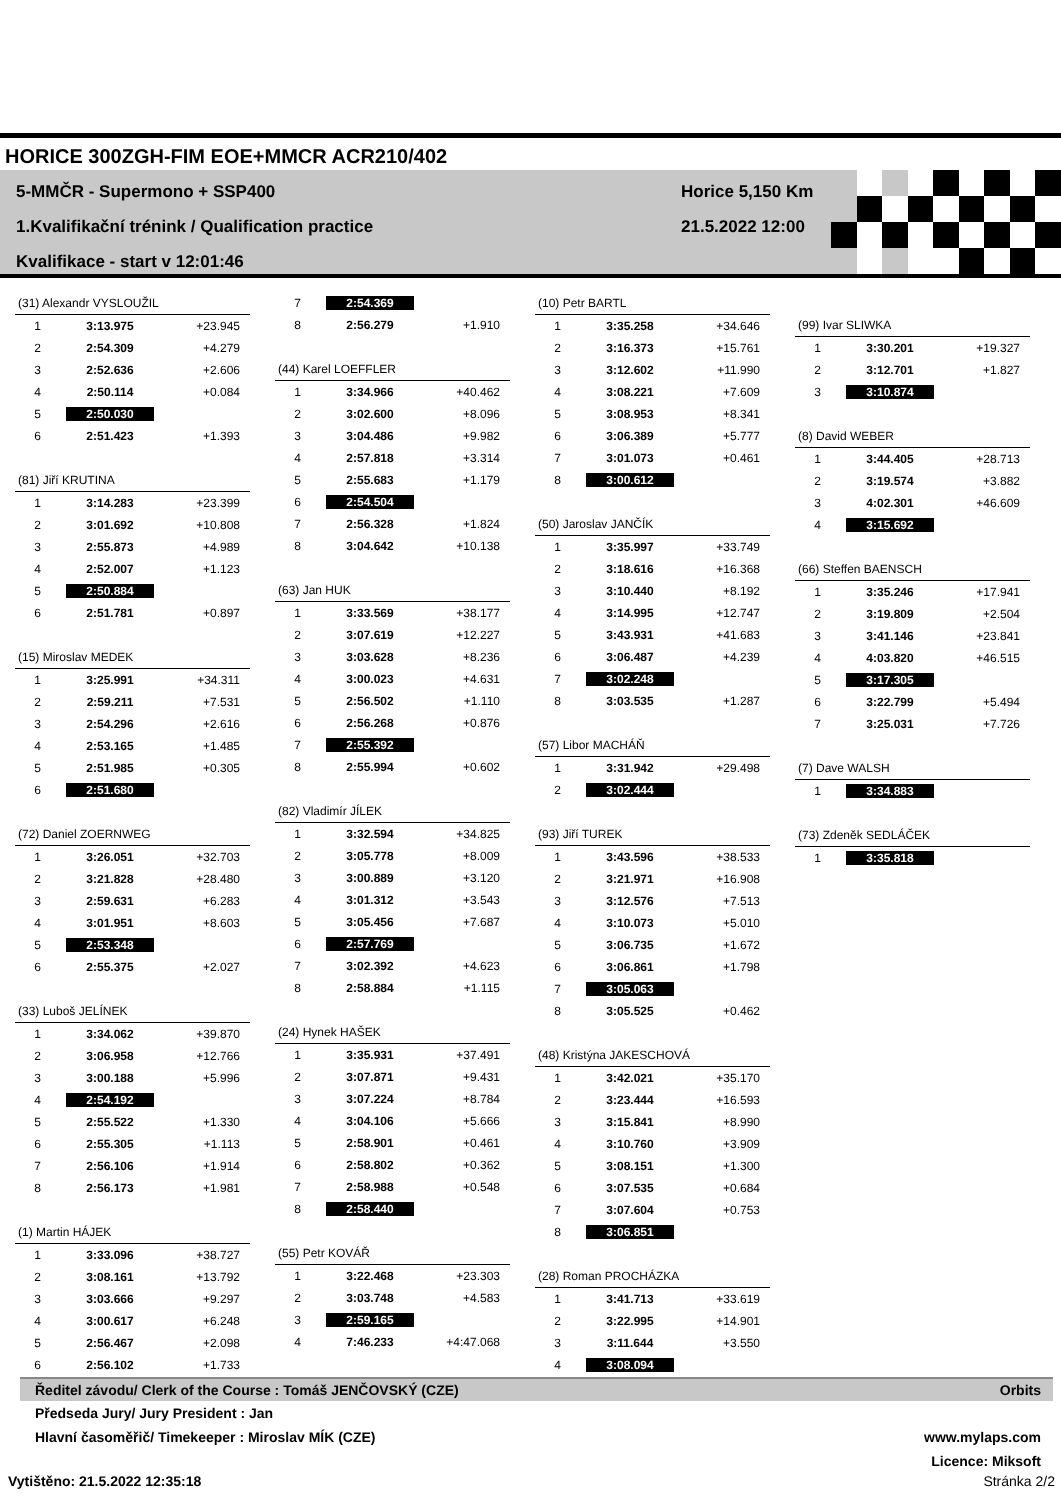HORICE 300ZGH-FIM EOE+MMCR ACR210/402
5-MMČR - Supermono + SSP400
1.Kvalifikační trénink / Qualification practice
Kvalifikace - start v 12:01:46
Horice 5,150 Km
21.5.2022 12:00
| (31) Alexandr VYSLOUŽIL | | |
| --- | --- | --- |
| 1 | 3:13.975 | +23.945 |
| 2 | 2:54.309 | +4.279 |
| 3 | 2:52.636 | +2.606 |
| 4 | 2:50.114 | +0.084 |
| 5 | 2:50.030 | |
| 6 | 2:51.423 | +1.393 |
| (81) Jiří KRUTINA | | |
| --- | --- | --- |
| 1 | 3:14.283 | +23.399 |
| 2 | 3:01.692 | +10.808 |
| 3 | 2:55.873 | +4.989 |
| 4 | 2:52.007 | +1.123 |
| 5 | 2:50.884 | |
| 6 | 2:51.781 | +0.897 |
| (15) Miroslav MEDEK | | |
| --- | --- | --- |
| 1 | 3:25.991 | +34.311 |
| 2 | 2:59.211 | +7.531 |
| 3 | 2:54.296 | +2.616 |
| 4 | 2:53.165 | +1.485 |
| 5 | 2:51.985 | +0.305 |
| 6 | 2:51.680 | |
| (72) Daniel ZOERNWEG | | |
| --- | --- | --- |
| 1 | 3:26.051 | +32.703 |
| 2 | 3:21.828 | +28.480 |
| 3 | 2:59.631 | +6.283 |
| 4 | 3:01.951 | +8.603 |
| 5 | 2:53.348 | |
| 6 | 2:55.375 | +2.027 |
| (33) Luboš JELÍNEK | | |
| --- | --- | --- |
| 1 | 3:34.062 | +39.870 |
| 2 | 3:06.958 | +12.766 |
| 3 | 3:00.188 | +5.996 |
| 4 | 2:54.192 | |
| 5 | 2:55.522 | +1.330 |
| 6 | 2:55.305 | +1.113 |
| 7 | 2:56.106 | +1.914 |
| 8 | 2:56.173 | +1.981 |
| (1) Martin HÁJEK | | |
| --- | --- | --- |
| 1 | 3:33.096 | +38.727 |
| 2 | 3:08.161 | +13.792 |
| 3 | 3:03.666 | +9.297 |
| 4 | 3:00.617 | +6.248 |
| 5 | 2:56.467 | +2.098 |
| 6 | 2:56.102 | +1.733 |
| 7 | 2:54.369 | |
| 8 | 2:56.279 | +1.910 |
| (44) Karel LOEFFLER | | |
| --- | --- | --- |
| 1 | 3:34.966 | +40.462 |
| 2 | 3:02.600 | +8.096 |
| 3 | 3:04.486 | +9.982 |
| 4 | 2:57.818 | +3.314 |
| 5 | 2:55.683 | +1.179 |
| 6 | 2:54.504 | |
| 7 | 2:56.328 | +1.824 |
| 8 | 3:04.642 | +10.138 |
| (63) Jan HUK | | |
| --- | --- | --- |
| 1 | 3:33.569 | +38.177 |
| 2 | 3:07.619 | +12.227 |
| 3 | 3:03.628 | +8.236 |
| 4 | 3:00.023 | +4.631 |
| 5 | 2:56.502 | +1.110 |
| 6 | 2:56.268 | +0.876 |
| 7 | 2:55.392 | |
| 8 | 2:55.994 | +0.602 |
| (82) Vladimír JÍLEK | | |
| --- | --- | --- |
| 1 | 3:32.594 | +34.825 |
| 2 | 3:05.778 | +8.009 |
| 3 | 3:00.889 | +3.120 |
| 4 | 3:01.312 | +3.543 |
| 5 | 3:05.456 | +7.687 |
| 6 | 2:57.769 | |
| 7 | 3:02.392 | +4.623 |
| 8 | 2:58.884 | +1.115 |
| (24) Hynek HAŠEK | | |
| --- | --- | --- |
| 1 | 3:35.931 | +37.491 |
| 2 | 3:07.871 | +9.431 |
| 3 | 3:07.224 | +8.784 |
| 4 | 3:04.106 | +5.666 |
| 5 | 2:58.901 | +0.461 |
| 6 | 2:58.802 | +0.362 |
| 7 | 2:58.988 | +0.548 |
| 8 | 2:58.440 | |
| (55) Petr KOVÁŘ | | |
| --- | --- | --- |
| 1 | 3:22.468 | +23.303 |
| 2 | 3:03.748 | +4.583 |
| 3 | 2:59.165 | |
| 4 | 7:46.233 | +4:47.068 |
| (10) Petr BARTL | | |
| --- | --- | --- |
| 1 | 3:35.258 | +34.646 |
| 2 | 3:16.373 | +15.761 |
| 3 | 3:12.602 | +11.990 |
| 4 | 3:08.221 | +7.609 |
| 5 | 3:08.953 | +8.341 |
| 6 | 3:06.389 | +5.777 |
| 7 | 3:01.073 | +0.461 |
| 8 | 3:00.612 | |
| (50) Jaroslav JANČÍK | | |
| --- | --- | --- |
| 1 | 3:35.997 | +33.749 |
| 2 | 3:18.616 | +16.368 |
| 3 | 3:10.440 | +8.192 |
| 4 | 3:14.995 | +12.747 |
| 5 | 3:43.931 | +41.683 |
| 6 | 3:06.487 | +4.239 |
| 7 | 3:02.248 | |
| 8 | 3:03.535 | +1.287 |
| (57) Libor MACHÁŇ | | |
| --- | --- | --- |
| 1 | 3:31.942 | +29.498 |
| 2 | 3:02.444 | |
| (93) Jiří TUREK | | |
| --- | --- | --- |
| 1 | 3:43.596 | +38.533 |
| 2 | 3:21.971 | +16.908 |
| 3 | 3:12.576 | +7.513 |
| 4 | 3:10.073 | +5.010 |
| 5 | 3:06.735 | +1.672 |
| 6 | 3:06.861 | +1.798 |
| 7 | 3:05.063 | |
| 8 | 3:05.525 | +0.462 |
| (48) Kristýna JAKESCHOVÁ | | |
| --- | --- | --- |
| 1 | 3:42.021 | +35.170 |
| 2 | 3:23.444 | +16.593 |
| 3 | 3:15.841 | +8.990 |
| 4 | 3:10.760 | +3.909 |
| 5 | 3:08.151 | +1.300 |
| 6 | 3:07.535 | +0.684 |
| 7 | 3:07.604 | +0.753 |
| 8 | 3:06.851 | |
| (28) Roman PROCHÁZKA | | |
| --- | --- | --- |
| 1 | 3:41.713 | +33.619 |
| 2 | 3:22.995 | +14.901 |
| 3 | 3:11.644 | +3.550 |
| 4 | 3:08.094 | |
| (99) Ivar SLIWKA | | |
| --- | --- | --- |
| 1 | 3:30.201 | +19.327 |
| 2 | 3:12.701 | +1.827 |
| 3 | 3:10.874 | |
| (8) David WEBER | | |
| --- | --- | --- |
| 1 | 3:44.405 | +28.713 |
| 2 | 3:19.574 | +3.882 |
| 3 | 4:02.301 | +46.609 |
| 4 | 3:15.692 | |
| (66) Steffen BAENSCH | | |
| --- | --- | --- |
| 1 | 3:35.246 | +17.941 |
| 2 | 3:19.809 | +2.504 |
| 3 | 3:41.146 | +23.841 |
| 4 | 4:03.820 | +46.515 |
| 5 | 3:17.305 | |
| 6 | 3:22.799 | +5.494 |
| 7 | 3:25.031 | +7.726 |
| (7) Dave WALSH | | |
| --- | --- | --- |
| 1 | 3:34.883 | |
| (73) Zdeněk SEDLÁČEK | | |
| --- | --- | --- |
| 1 | 3:35.818 | |
Ředitel závodu/ Clerk of the Course : Tomáš JENČOVSKÝ (CZE) Orbits
Předseda Jury/ Jury President : Jan
Hlavní časoměřič/ Timekeeper : Miroslav MÍK (CZE) www.mylaps.com
Licence: Miksoft
Vytištěno: 21.5.2022 12:35:18 Stránka 2/2